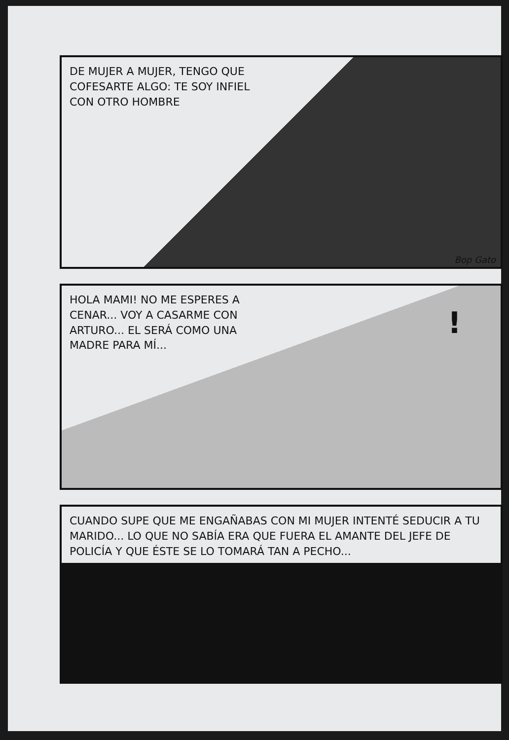DE MUJER A MUJER, TENGO QUE COFESARTE ALGO: TE SOY INFIEL CON OTRO HOMBRE
Bop Gato
HOLA MAMI! NO ME ESPERES A CENAR... VOY A CASARME CON ARTURO... EL SERÁ COMO UNA MADRE PARA MÍ...
!
CUANDO SUPE QUE ME ENGAÑABAS CON MI MUJER INTENTÉ SEDUCIR A TU MARIDO... LO QUE NO SABÍA ERA QUE FUERA EL AMANTE DEL JEFE DE POLICÍA Y QUE ÉSTE SE LO TOMARÁ TAN A PECHO...